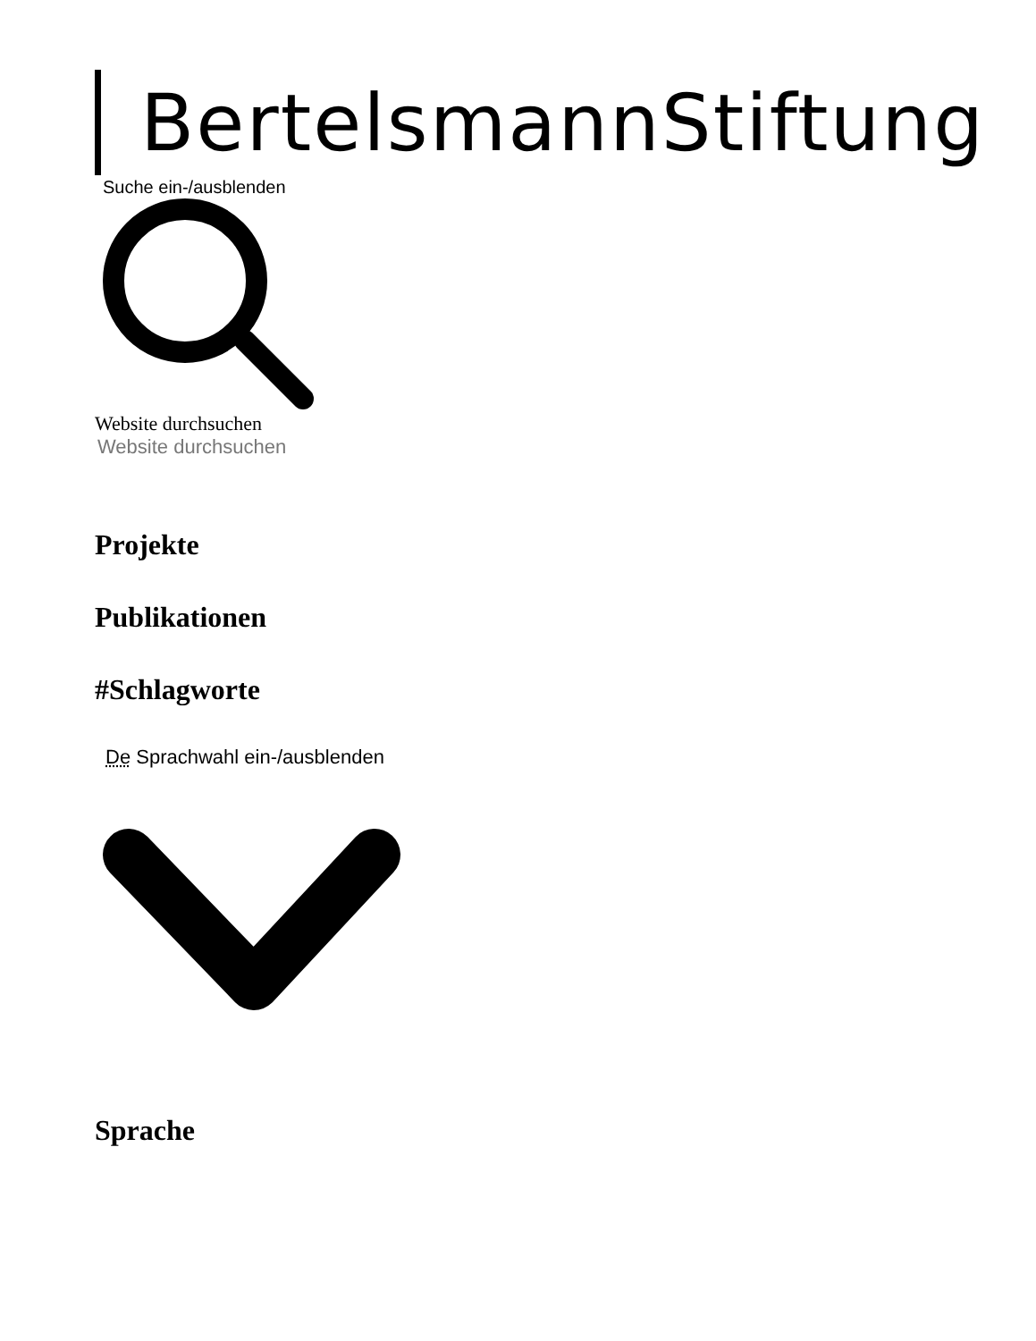BertelsmannStiftung
Suche ein-/ausblenden
Website durchsuchen
Website durchsuchen
Projekte
Publikationen
#Schlagworte
De Sprachwahl ein-/ausblenden
Sprache